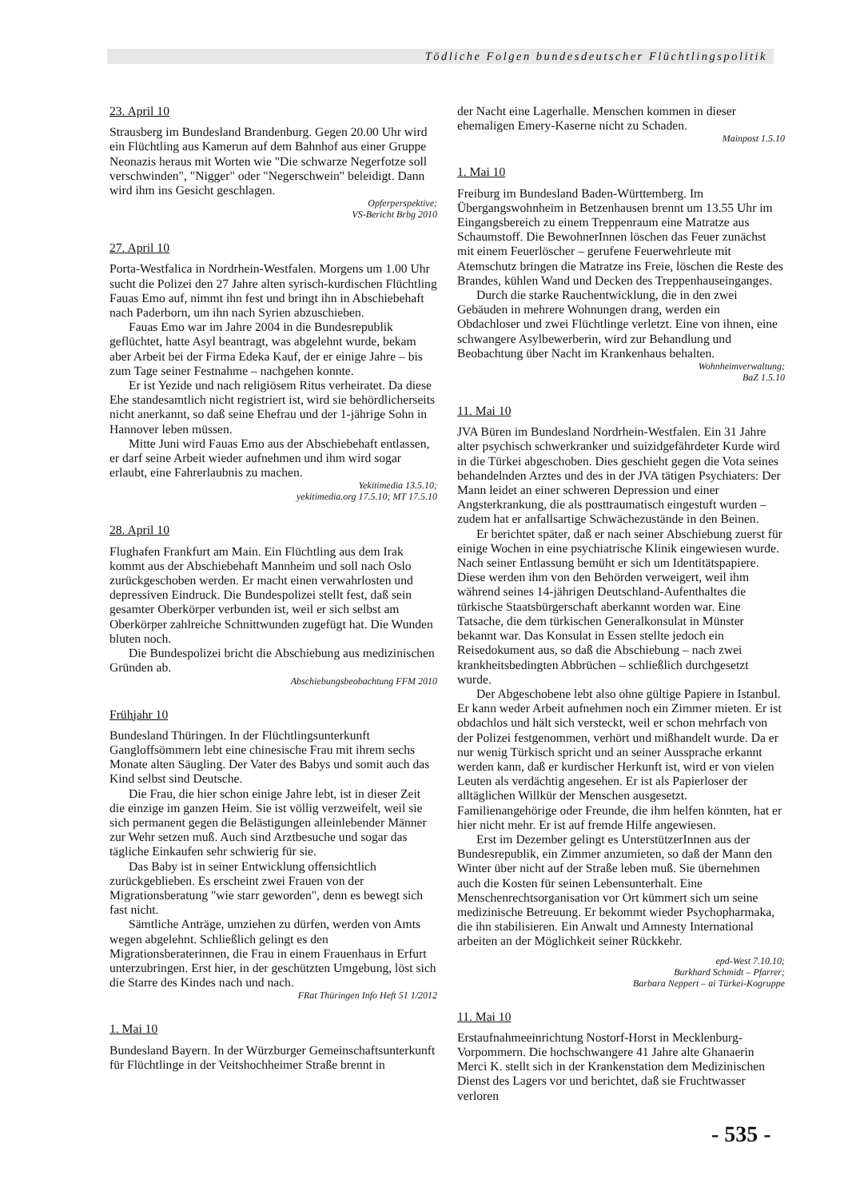Tödliche Folgen bundesdeutscher Flüchtlingspolitik
23. April 10
Strausberg im Bundesland Brandenburg. Gegen 20.00 Uhr wird ein Flüchtling aus Kamerun auf dem Bahnhof aus einer Gruppe Neonazis heraus mit Worten wie "Die schwarze Negerfotze soll verschwinden", "Nigger" oder "Negerschwein" beleidigt. Dann wird ihm ins Gesicht geschlagen.
Opferperspektive;
VS-Bericht Brbg 2010
27. April 10
Porta-Westfalica in Nordrhein-Westfalen. Morgens um 1.00 Uhr sucht die Polizei den 27 Jahre alten syrisch-kurdischen Flüchtling Fauas Emo auf, nimmt ihn fest und bringt ihn in Abschiebehaft nach Paderborn, um ihn nach Syrien abzuschieben.
Fauas Emo war im Jahre 2004 in die Bundesrepublik geflüchtet, hatte Asyl beantragt, was abgelehnt wurde, bekam aber Arbeit bei der Firma Edeka Kauf, der er einige Jahre – bis zum Tage seiner Festnahme – nachgehen konnte.
Er ist Yezide und nach religiösem Ritus verheiratet. Da diese Ehe standesamtlich nicht registriert ist, wird sie behördlicherseits nicht anerkannt, so daß seine Ehefrau und der 1-jährige Sohn in Hannover leben müssen.
Mitte Juni wird Fauas Emo aus der Abschiebehaft entlassen, er darf seine Arbeit wieder aufnehmen und ihm wird sogar erlaubt, eine Fahrerlaubnis zu machen.
Yekitimedia 13.5.10;
yekitimedia.org 17.5.10; MT 17.5.10
28. April 10
Flughafen Frankfurt am Main. Ein Flüchtling aus dem Irak kommt aus der Abschiebehaft Mannheim und soll nach Oslo zurückgeschoben werden. Er macht einen verwahrlosten und depressiven Eindruck. Die Bundespolizei stellt fest, daß sein gesamter Oberkörper verbunden ist, weil er sich selbst am Oberkörper zahlreiche Schnittwunden zugefügt hat. Die Wunden bluten noch.
Die Bundespolizei bricht die Abschiebung aus medizinischen Gründen ab.
Abschiebungsbeobachtung FFM 2010
Frühjahr 10
Bundesland Thüringen. In der Flüchtlingsunterkunft Gangloffsömmern lebt eine chinesische Frau mit ihrem sechs Monate alten Säugling. Der Vater des Babys und somit auch das Kind selbst sind Deutsche.
Die Frau, die hier schon einige Jahre lebt, ist in dieser Zeit die einzige im ganzen Heim. Sie ist völlig verzweifelt, weil sie sich permanent gegen die Belästigungen alleinlebender Männer zur Wehr setzen muß. Auch sind Arztbesuche und sogar das tägliche Einkaufen sehr schwierig für sie.
Das Baby ist in seiner Entwicklung offensichtlich zurückgeblieben. Es erscheint zwei Frauen von der Migrationsberatung "wie starr geworden", denn es bewegt sich fast nicht.
Sämtliche Anträge, umziehen zu dürfen, werden von Amts wegen abgelehnt. Schließlich gelingt es den Migrationsberaterinnen, die Frau in einem Frauenhaus in Erfurt unterzubringen. Erst hier, in der geschützten Umgebung, löst sich die Starre des Kindes nach und nach.
FRat Thüringen Info Heft 51 1/2012
1. Mai 10
Bundesland Bayern. In der Würzburger Gemeinschaftsunterkunft für Flüchtlinge in der Veitshochheimer Straße brennt in
der Nacht eine Lagerhalle. Menschen kommen in dieser ehemaligen Emery-Kaserne nicht zu Schaden.
Mainpost 1.5.10
1. Mai 10
Freiburg im Bundesland Baden-Württemberg. Im Übergangswohnheim in Betzenhausen brennt um 13.55 Uhr im Eingangsbereich zu einem Treppenraum eine Matratze aus Schaumstoff. Die BewohnerInnen löschen das Feuer zunächst mit einem Feuerlöscher – gerufene Feuerwehrleute mit Atemschutz bringen die Matratze ins Freie, löschen die Reste des Brandes, kühlen Wand und Decken des Treppenhauseinganges.
Durch die starke Rauchentwicklung, die in den zwei Gebäuden in mehrere Wohnungen drang, werden ein Obdachloser und zwei Flüchtlinge verletzt. Eine von ihnen, eine schwangere Asylbewerberin, wird zur Behandlung und Beobachtung über Nacht im Krankenhaus behalten.
Wohnheimverwaltung;
BaZ 1.5.10
11. Mai 10
JVA Büren im Bundesland Nordrhein-Westfalen. Ein 31 Jahre alter psychisch schwerkranker und suizidgefährdeter Kurde wird in die Türkei abgeschoben. Dies geschieht gegen die Vota seines behandelnden Arztes und des in der JVA tätigen Psychiaters: Der Mann leidet an einer schweren Depression und einer Angsterkrankung, die als posttraumatisch eingestuft wurden – zudem hat er anfallsartige Schwächezustände in den Beinen.
Er berichtet später, daß er nach seiner Abschiebung zuerst für einige Wochen in eine psychiatrische Klinik eingewiesen wurde. Nach seiner Entlassung bemüht er sich um Identitätspapiere. Diese werden ihm von den Behörden verweigert, weil ihm während seines 14-jährigen Deutschland-Aufenthaltes die türkische Staatsbürgerschaft aberkannt worden war. Eine Tatsache, die dem türkischen Generalkonsulat in Münster bekannt war. Das Konsulat in Essen stellte jedoch ein Reisedokument aus, so daß die Abschiebung – nach zwei krankheitsbedingten Abbrüchen – schließlich durchgesetzt wurde.
Der Abgeschobene lebt also ohne gültige Papiere in Istanbul. Er kann weder Arbeit aufnehmen noch ein Zimmer mieten. Er ist obdachlos und hält sich versteckt, weil er schon mehrfach von der Polizei festgenommen, verhört und mißhandelt wurde. Da er nur wenig Türkisch spricht und an seiner Aussprache erkannt werden kann, daß er kurdischer Herkunft ist, wird er von vielen Leuten als verdächtig angesehen. Er ist als Papierloser der alltäglichen Willkür der Menschen ausgesetzt. Familienangehörige oder Freunde, die ihm helfen könnten, hat er hier nicht mehr. Er ist auf fremde Hilfe angewiesen.
Erst im Dezember gelingt es UnterstützerInnen aus der Bundesrepublik, ein Zimmer anzumieten, so daß der Mann den Winter über nicht auf der Straße leben muß. Sie übernehmen auch die Kosten für seinen Lebensunterhalt. Eine Menschenrechtsorganisation vor Ort kümmert sich um seine medizinische Betreuung. Er bekommt wieder Psychopharmaka, die ihn stabilisieren. Ein Anwalt und Amnesty International arbeiten an der Möglichkeit seiner Rückkehr.
epd-West 7.10.10;
Burkhard Schmidt – Pfarrer;
Barbara Neppert – ai Türkei-Kogruppe
11. Mai 10
Erstaufnahmeeinrichtung Nostorf-Horst in Mecklenburg-Vorpommern. Die hochschwangere 41 Jahre alte Ghanaerin Merci K. stellt sich in der Krankenstation dem Medizinischen Dienst des Lagers vor und berichtet, daß sie Fruchtwasser verloren
- 535 -